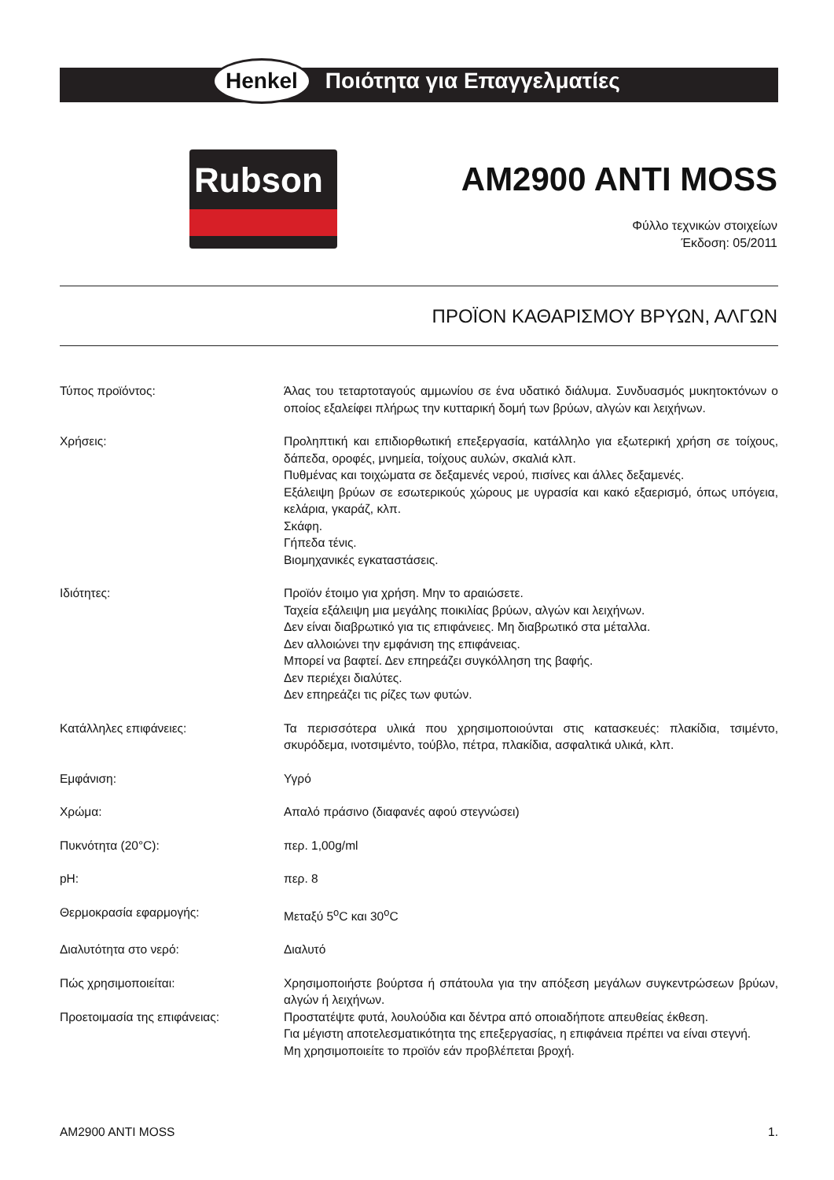Henkel Ποιότητα για Επαγγελματίες
Rubson
AM2900 ANTI MOSS
Φύλλο τεχνικών στοιχείων
Έκδοση: 05/2011
ΠΡΟΪΟΝ ΚΑΘΑΡΙΣΜΟΥ ΒΡΥΩΝ, ΑΛΓΩΝ
Τύπος προϊόντος: Άλας του τεταρτοταγούς αμμωνίου σε ένα υδατικό διάλυμα. Συνδυασμός μυκητοκτόνων ο οποίος εξαλείφει πλήρως την κυτταρική δομή των βρύων, αλγών και λειχήνων.
Χρήσεις: Προληπτική και επιδιορθωτική επεξεργασία, κατάλληλο για εξωτερική χρήση σε τοίχους, δάπεδα, οροφές, μνημεία, τοίχους αυλών, σκαλιά κλπ.
Πυθμένας και τοιχώματα σε δεξαμενές νερού, πισίνες και άλλες δεξαμενές.
Εξάλειψη βρύων σε εσωτερικούς χώρους με υγρασία και κακό εξαερισμό, όπως υπόγεια, κελάρια, γκαράζ, κλπ.
Σκάφη.
Γήπεδα τένις.
Βιομηχανικές εγκαταστάσεις.
Ιδιότητες: Προϊόν έτοιμο για χρήση. Μην το αραιώσετε.
Ταχεία εξάλειψη μια μεγάλης ποικιλίας βρύων, αλγών και λειχήνων.
Δεν είναι διαβρωτικό για τις επιφάνειες. Μη διαβρωτικό στα μέταλλα.
Δεν αλλοιώνει την εμφάνιση της επιφάνειας.
Μπορεί να βαφτεί. Δεν επηρεάζει συγκόλληση της βαφής.
Δεν περιέχει διαλύτες.
Δεν επηρεάζει τις ρίζες των φυτών.
Κατάλληλες επιφάνειες: Τα περισσότερα υλικά που χρησιμοποιούνται στις κατασκευές: πλακίδια, τσιμέντο, σκυρόδεμα, ινοτσιμέντο, τούβλο, πέτρα, πλακίδια, ασφαλτικά υλικά, κλπ.
Εμφάνιση: Υγρό
Χρώμα: Απαλό πράσινο (διαφανές αφού στεγνώσει)
Πυκνότητα (20°C): περ. 1,00g/ml
pH: περ. 8
Θερμοκρασία εφαρμογής: Μεταξύ 5<sup>ο</sup>C και 30<sup>ο</sup>C
Διαλυτότητα στο νερό: Διαλυτό
Πώς χρησιμοποιείται: Χρησιμοποιήστε βούρτσα ή σπάτουλα για την απόξεση μεγάλων συγκεντρώσεων βρύων, αλγών ή λειχήνων.
Προετοιμασία της επιφάνειας: Προστατέψτε φυτά, λουλούδια και δέντρα από οποιαδήποτε απευθείας έκθεση.
Για μέγιστη αποτελεσματικότητα της επεξεργασίας, η επιφάνεια πρέπει να είναι στεγνή.
Μη χρησιμοποιείτε το προϊόν εάν προβλέπεται βροχή.
AM2900 ANTI MOSS 1.